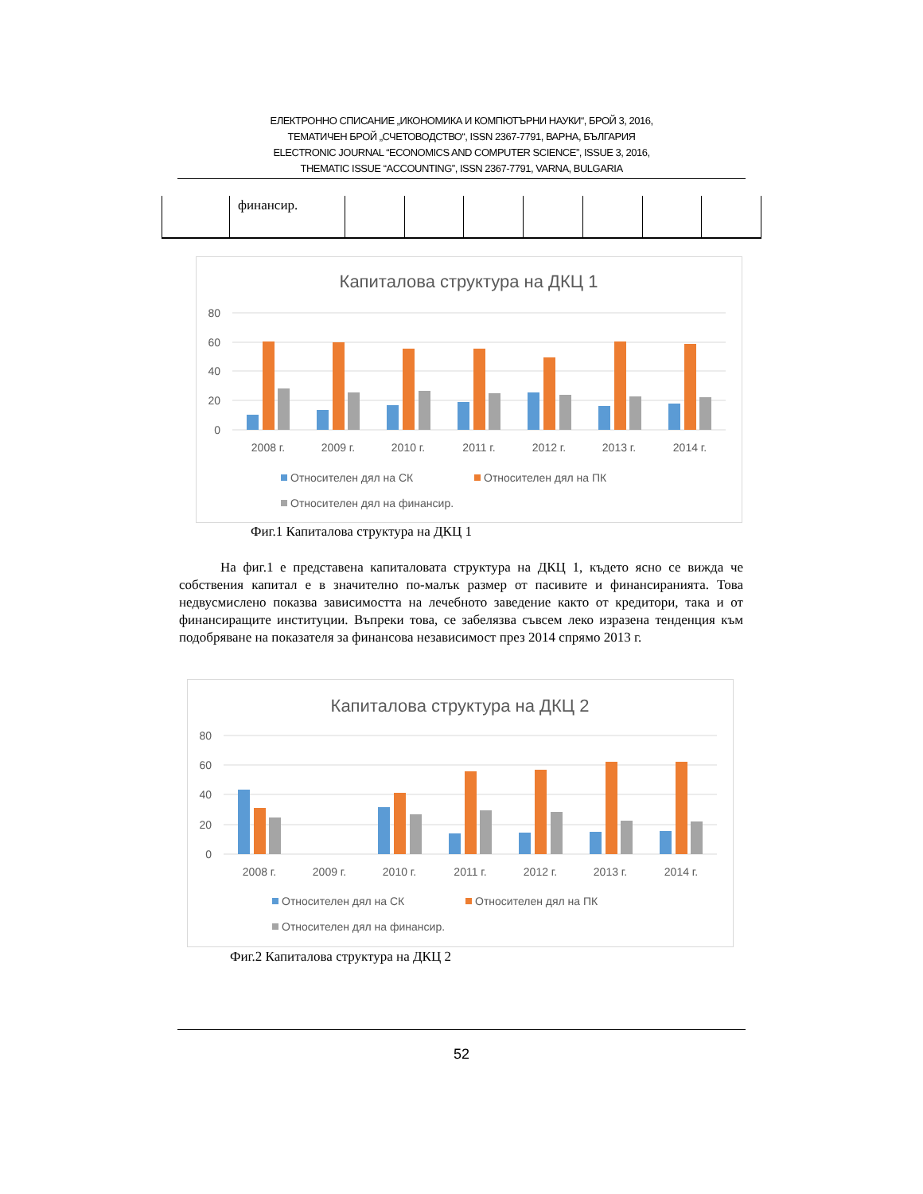ЕЛЕКТРОННО СПИСАНИЕ „ИКОНОМИКА И КОМПЮТЪРНИ НАУКИ“, БРОЙ 3, 2016,
ТЕМАТИЧЕН БРОЙ „СЧЕТОВОДСТВО“, ISSN 2367-7791, ВАРНА, БЪЛГАРИЯ
ELECTRONIC JOURNAL “ECONOMICS AND COMPUTER SCIENCE”, ISSUE 3, 2016,
THEMATIC ISSUE “ACCOUNTING”, ISSN 2367-7791, VARNA, BULGARIA
| | финансир. | | | | | | | |
Капиталова структура на ДКЦ 1
80
60
40
20
0
2008 г.
2009 г.
2010 г.
2011 г.
2012 г.
2013 г.
2014 г.
Относителен дял на СК
Относителен дял на ПК
Относителен дял на финансир.
Фиг.1 Капиталова структура на ДКЦ 1
На фиг.1 е представена капиталовата структура на ДКЦ 1, където ясно се вижда че собствения капитал е в значително по-малък размер от пасивите и финансиранията. Това недвусмислено показва зависимостта на лечебното заведение както от кредитори, така и от финансиращите институции. Въпреки това, се забелязва съвсем леко изразена тенденция към подобряване на показателя за финансова независимост през 2014 спрямо 2013 г.
Капиталова структура на ДКЦ 2
80
60
40
20
0
2008 г.
2009 г.
2010 г.
2011 г.
2012 г.
2013 г.
2014 г.
Относителен дял на СК
Относителен дял на ПК
Относителен дял на финансир.
Фиг.2 Капиталова структура на ДКЦ 2
52